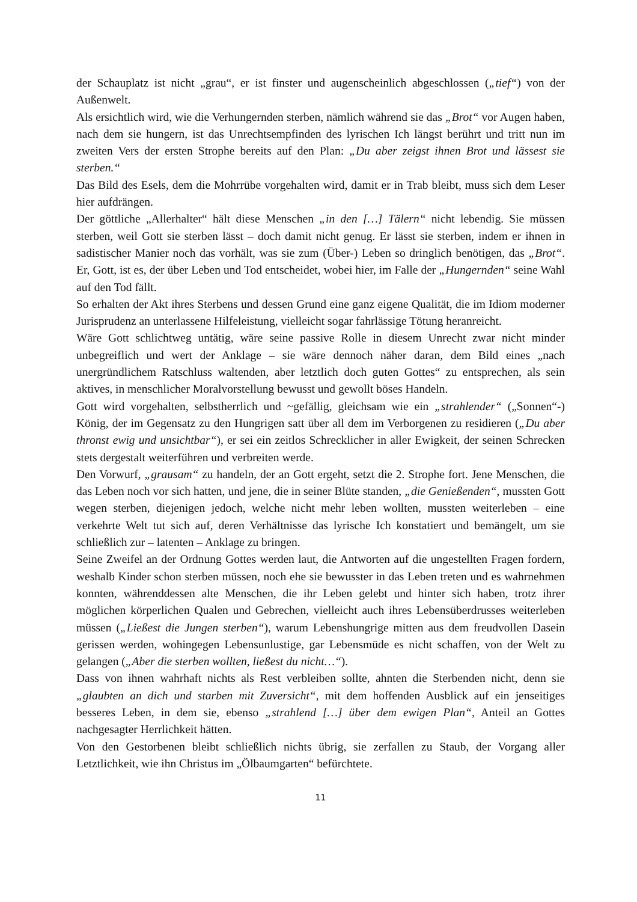der Schauplatz ist nicht „grau“, er ist finster und augenscheinlich abgeschlossen („tief“) von der Außenwelt.
Als ersichtlich wird, wie die Verhungernden sterben, nämlich während sie das „Brot“ vor Augen haben, nach dem sie hungern, ist das Unrechtsempfinden des lyrischen Ich längst berührt und tritt nun im zweiten Vers der ersten Strophe bereits auf den Plan: „Du aber zeigst ihnen Brot und lässest sie sterben.“
Das Bild des Esels, dem die Mohrrübe vorgehalten wird, damit er in Trab bleibt, muss sich dem Leser hier aufdrängen.
Der göttliche „Allerhalter“ hält diese Menschen „in den […] Tälern“ nicht lebendig. Sie müssen sterben, weil Gott sie sterben lässt – doch damit nicht genug. Er lässt sie sterben, indem er ihnen in sadistischer Manier noch das vorhält, was sie zum (Über-) Leben so dringlich benötigen, das „Brot“. Er, Gott, ist es, der über Leben und Tod entscheidet, wobei hier, im Falle der „Hungernden“ seine Wahl auf den Tod fällt.
So erhalten der Akt ihres Sterbens und dessen Grund eine ganz eigene Qualität, die im Idiom moderner Jurisprudenz an unterlassene Hilfeleistung, vielleicht sogar fahrlässige Tötung heranreicht.
Wäre Gott schlichtweg untätig, wäre seine passive Rolle in diesem Unrecht zwar nicht minder unbegreiflich und wert der Anklage – sie wäre dennoch näher daran, dem Bild eines „nach unergründlichem Ratschluss waltenden, aber letztlich doch guten Gottes“ zu entsprechen, als sein aktives, in menschlicher Moralvorstellung bewusst und gewollt böses Handeln.
Gott wird vorgehalten, selbstherrlich und ~gefällig, gleichsam wie ein „strahlender“ („Sonnen“-) König, der im Gegensatz zu den Hungrigen satt über all dem im Verborgenen zu residieren („Du aber thronst ewig und unsichtbar“), er sei ein zeitlos Schrecklicher in aller Ewigkeit, der seinen Schrecken stets dergestalt weiterführen und verbreiten werde.
Den Vorwurf, „grausam“ zu handeln, der an Gott ergeht, setzt die 2. Strophe fort. Jene Menschen, die das Leben noch vor sich hatten, und jene, die in seiner Blüte standen, „die Genießenden“, mussten Gott wegen sterben, diejenigen jedoch, welche nicht mehr leben wollten, mussten weiterleben – eine verkehrte Welt tut sich auf, deren Verhältnisse das lyrische Ich konstatiert und bemängelt, um sie schließlich zur – latenten – Anklage zu bringen.
Seine Zweifel an der Ordnung Gottes werden laut, die Antworten auf die ungestellten Fragen fordern, weshalb Kinder schon sterben müssen, noch ehe sie bewusster in das Leben treten und es wahrnehmen konnten, währenddessen alte Menschen, die ihr Leben gelebt und hinter sich haben, trotz ihrer möglichen körperlichen Qualen und Gebrechen, vielleicht auch ihres Lebensüberdrusses weiterleben müssen („Ließest die Jungen sterben“), warum Lebenshungrige mitten aus dem freudvollen Dasein gerissen werden, wohingegen Lebensunlustige, gar Lebensmüde es nicht schaffen, von der Welt zu gelangen („Aber die sterben wollten, ließest du nicht…“).
Dass von ihnen wahrhaft nichts als Rest verbleiben sollte, ahnten die Sterbenden nicht, denn sie „glaubten an dich und starben mit Zuversicht“, mit dem hoffenden Ausblick auf ein jenseitiges besseres Leben, in dem sie, ebenso „strahlend […] über dem ewigen Plan“, Anteil an Gottes nachgesagter Herrlichkeit hätten.
Von den Gestorbenen bleibt schließlich nichts übrig, sie zerfallen zu Staub, der Vorgang aller Letztlichkeit, wie ihn Christus im „Ölbaumgarten“ befürchtete.
11